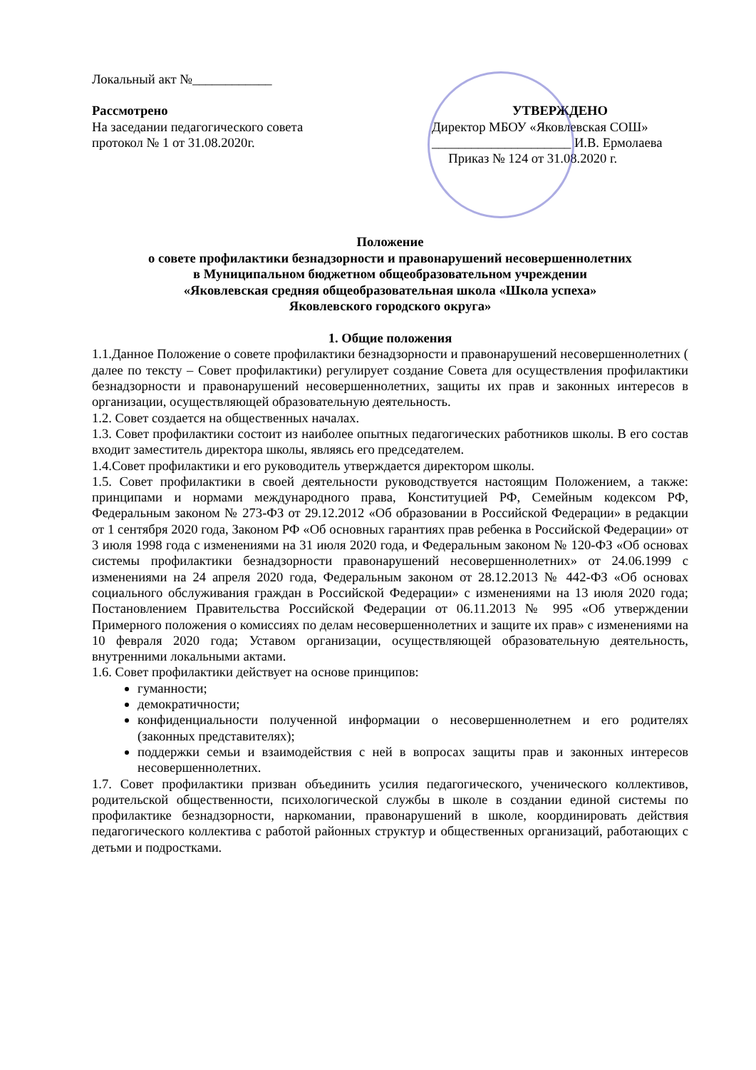Локальный акт №____________
Рассмотрено
На заседании педагогического совета
протокол № 1 от 31.08.2020г.
УТВЕРЖДЕНО
Директор МБОУ «Яковлевская СОШ»
_____________________ И.В. Ермолаева
Приказ № 124 от 31.08.2020 г.
Положение
о совете профилактики безнадзорности и правонарушений несовершеннолетних
в Муниципальном бюджетном общеобразовательном учреждении
«Яковлевская средняя общеобразовательная школа «Школа успеха»
Яковлевского городского округа»
1. Общие положения
1.1.Данное Положение о совете профилактики безнадзорности и правонарушений несовершеннолетних ( далее по тексту – Совет профилактики) регулирует создание Совета для осуществления профилактики безнадзорности и правонарушений несовершеннолетних, защиты их прав и законных интересов в организации, осуществляющей образовательную деятельность.
1.2. Совет создается на общественных началах.
1.3. Совет профилактики состоит из наиболее опытных педагогических работников школы. В его состав входит заместитель директора школы, являясь его председателем.
1.4.Совет профилактики и его руководитель утверждается директором школы.
1.5. Совет профилактики в своей деятельности руководствуется настоящим Положением, а также: принципами и нормами международного права, Конституцией РФ, Семейным кодексом РФ, Федеральным законом № 273-ФЗ от 29.12.2012 «Об образовании в Российской Федерации» в редакции от 1 сентября 2020 года, Законом РФ «Об основных гарантиях прав ребенка в Российской Федерации» от 3 июля 1998 года с изменениями на 31 июля 2020 года, и Федеральным законом № 120-ФЗ «Об основах системы профилактики безнадзорности правонарушений несовершеннолетних» от 24.06.1999 с изменениями на 24 апреля 2020 года, Федеральным законом от 28.12.2013 № 442-ФЗ «Об основах социального обслуживания граждан в Российской Федерации» с изменениями на 13 июля 2020 года; Постановлением Правительства Российской Федерации от 06.11.2013 № 995 «Об утверждении Примерного положения о комиссиях по делам несовершеннолетних и защите их прав» с изменениями на 10 февраля 2020 года; Уставом организации, осуществляющей образовательную деятельность, внутренними локальными актами.
1.6. Совет профилактики действует на основе принципов:
гуманности;
демократичности;
конфиденциальности полученной информации о несовершеннолетнем и его родителях (законных представителях);
поддержки семьи и взаимодействия с ней в вопросах защиты прав и законных интересов несовершеннолетних.
1.7. Совет профилактики призван объединить усилия педагогического, ученического коллективов, родительской общественности, психологической службы в школе в создании единой системы по профилактике безнадзорности, наркомании, правонарушений в школе, координировать действия педагогического коллектива с работой районных структур и общественных организаций, работающих с детьми и подростками.